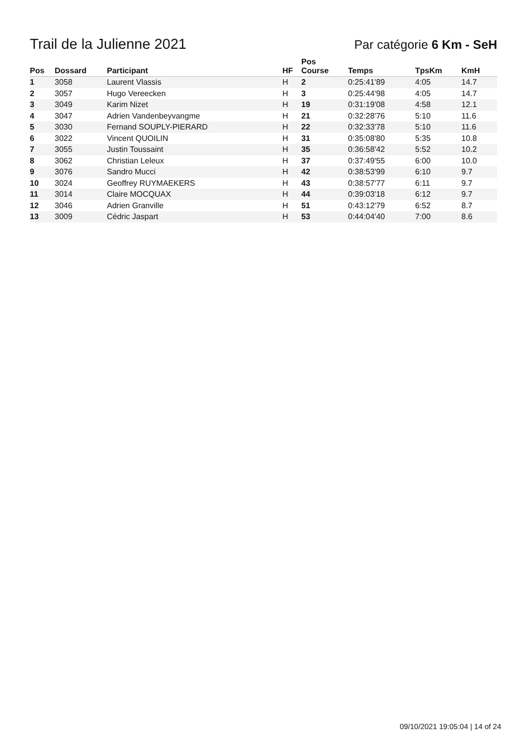Trail de la Julienne 2021
Par catégorie 6 Km - SeH
| Pos | Dossard | Participant | HF | Pos Course | Temps | TpsKm | KmH |
| --- | --- | --- | --- | --- | --- | --- | --- |
| 1 | 3058 | Laurent Vlassis | H | 2 | 0:25:41'89 | 4:05 | 14.7 |
| 2 | 3057 | Hugo Vereecken | H | 3 | 0:25:44'98 | 4:05 | 14.7 |
| 3 | 3049 | Karim Nizet | H | 19 | 0:31:19'08 | 4:58 | 12.1 |
| 4 | 3047 | Adrien Vandenbeyvangme | H | 21 | 0:32:28'76 | 5:10 | 11.6 |
| 5 | 3030 | Fernand SOUPLY-PIERARD | H | 22 | 0:32:33'78 | 5:10 | 11.6 |
| 6 | 3022 | Vincent QUOILIN | H | 31 | 0:35:08'80 | 5:35 | 10.8 |
| 7 | 3055 | Justin Toussaint | H | 35 | 0:36:58'42 | 5:52 | 10.2 |
| 8 | 3062 | Christian Leleux | H | 37 | 0:37:49'55 | 6:00 | 10.0 |
| 9 | 3076 | Sandro Mucci | H | 42 | 0:38:53'99 | 6:10 | 9.7 |
| 10 | 3024 | Geoffrey RUYMAEKERS | H | 43 | 0:38:57'77 | 6:11 | 9.7 |
| 11 | 3014 | Claire MOCQUAX | H | 44 | 0:39:03'18 | 6:12 | 9.7 |
| 12 | 3046 | Adrien Granville | H | 51 | 0:43:12'79 | 6:52 | 8.7 |
| 13 | 3009 | Cédric Jaspart | H | 53 | 0:44:04'40 | 7:00 | 8.6 |
09/10/2021 19:05:04 | 14 of 24